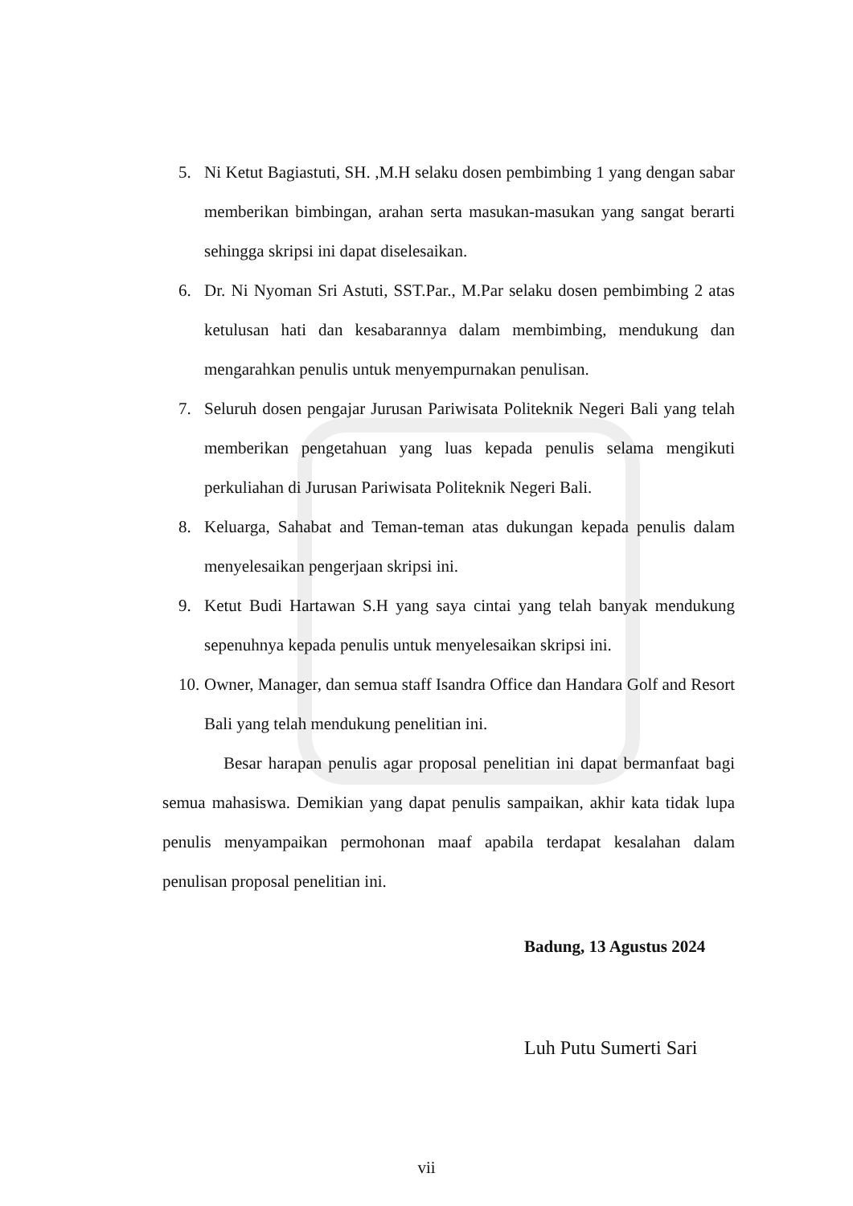5. Ni Ketut Bagiastuti, SH. ,M.H selaku dosen pembimbing 1 yang dengan sabar memberikan bimbingan, arahan serta masukan-masukan yang sangat berarti sehingga skripsi ini dapat diselesaikan.
6. Dr. Ni Nyoman Sri Astuti, SST.Par., M.Par selaku dosen pembimbing 2 atas ketulusan hati dan kesabarannya dalam membimbing, mendukung dan mengarahkan penulis untuk menyempurnakan penulisan.
7. Seluruh dosen pengajar Jurusan Pariwisata Politeknik Negeri Bali yang telah memberikan pengetahuan yang luas kepada penulis selama mengikuti perkuliahan di Jurusan Pariwisata Politeknik Negeri Bali.
8. Keluarga, Sahabat and Teman-teman atas dukungan kepada penulis dalam menyelesaikan pengerjaan skripsi ini.
9. Ketut Budi Hartawan S.H yang saya cintai yang telah banyak mendukung sepenuhnya kepada penulis untuk menyelesaikan skripsi ini.
10. Owner, Manager, dan semua staff Isandra Office dan Handara Golf and Resort Bali yang telah mendukung penelitian ini.
Besar harapan penulis agar proposal penelitian ini dapat bermanfaat bagi semua mahasiswa. Demikian yang dapat penulis sampaikan, akhir kata tidak lupa penulis menyampaikan permohonan maaf apabila terdapat kesalahan dalam penulisan proposal penelitian ini.
Badung, 13 Agustus 2024
Luh Putu Sumerti Sari
vii